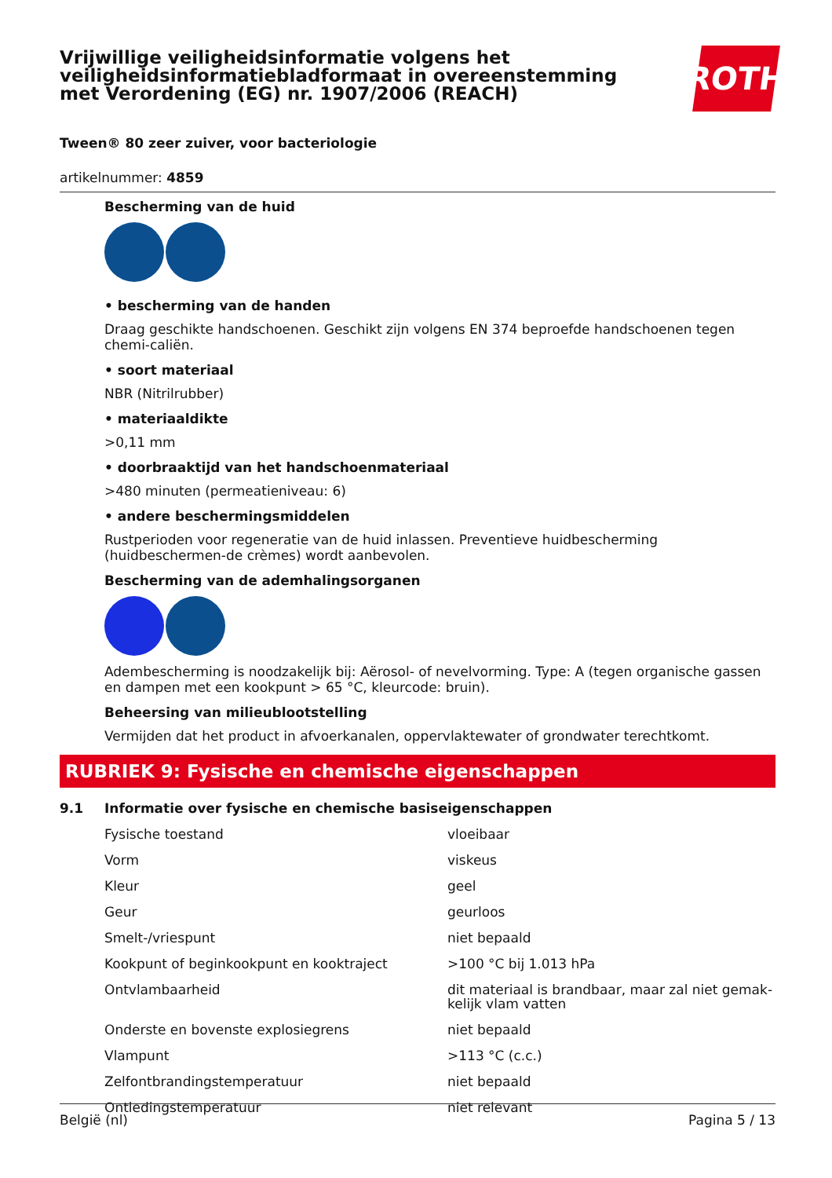Vrijwillige veiligheidsinformatie volgens het
veiligheidsinformatiebladformaat in overeenstemming
met Verordening (EG) nr. 1907/2006 (REACH)
ROTH
Tween® 80 zeer zuiver, voor bacteriologie
artikelnummer: 4859
Bescherming van de huid
• bescherming van de handen
Draag geschikte handschoenen. Geschikt zijn volgens EN 374 beproefde handschoenen tegen chemi-caliën.
• soort materiaal
NBR (Nitrilrubber)
• materiaaldikte
>0,11 mm
• doorbraaktijd van het handschoenmateriaal
>480 minuten (permeatieniveau: 6)
• andere beschermingsmiddelen
Rustperioden voor regeneratie van de huid inlassen. Preventieve huidbescherming (huidbeschermen-de crèmes) wordt aanbevolen.
Bescherming van de ademhalingsorganen
Adembescherming is noodzakelijk bij: Aërosol- of nevelvorming. Type: A (tegen organische gassen en dampen met een kookpunt > 65 °C, kleurcode: bruin).
Beheersing van milieublootstelling
Vermijden dat het product in afvoerkanalen, oppervlaktewater of grondwater terechtkomt.
RUBRIEK 9: Fysische en chemische eigenschappen
| 9.1 | Informatie over fysische en chemische basiseigenschappen | |
| | Fysische toestand | vloeibaar |
| | Vorm | viskeus |
| | Kleur | geel |
| | Geur | geurloos |
| | Smelt-/vriespunt | niet bepaald |
| | Kookpunt of beginkookpunt en kooktraject | >100 °C bij 1.013 hPa |
| | Ontvlambaarheid | dit materiaal is brandbaar, maar zal niet gemak-kelijk vlam vatten |
| | Onderste en bovenste explosiegrens | niet bepaald |
| | Vlampunt | >113 °C (c.c.) |
| | Zelfontbrandingstemperatuur | niet bepaald |
| | Ontledingstemperatuur | niet relevant |
België (nl) Pagina 5 / 13